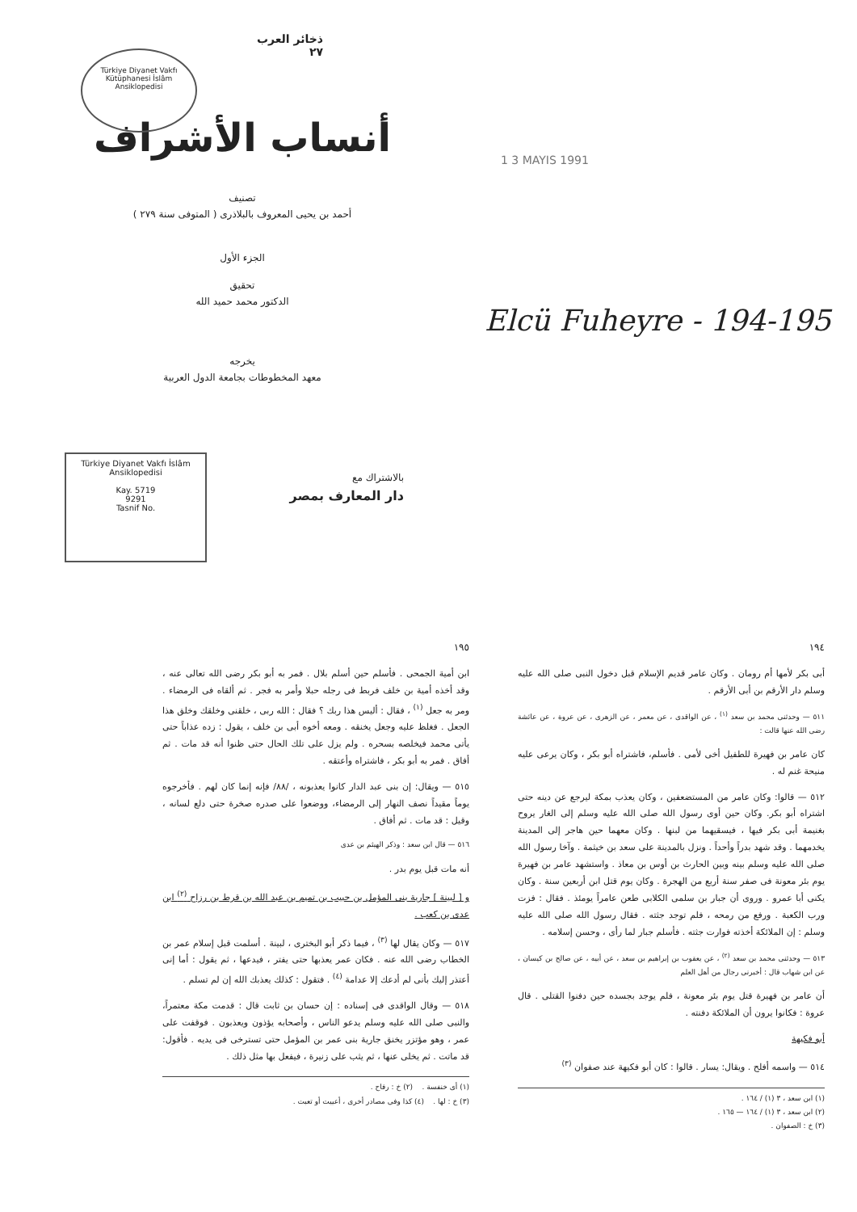ذخائر العرب
٢٧
Türkiye Diyanet Vakfı Kütüphanesi İslâm Ansiklopedisi
أنساب الأشراف
تصنيف
أحمد بن يحيى المعروف بالبلاذرى ( المتوفى سنة ٢٧٩ )
الجزء الأول
تحقيق
الدكتور محمد حميد الله
يخرجه
معهد المخطوطات بجامعة الدول العربية
Türkiye Diyanet Vakfı İslâm Ansiklopedisi
Kay. 5719
9291
Tasnif No.
بالاشتراك مع
دار المعارف بمصر
1 3 MAYIS 1991
Elcü Fuheyre - 194-195
١٩٤
أبى بكر لأمها أم رومان . وكان عامر قديم الإسلام قبل دخول النبى صلى الله عليه وسلم دار الأرقم بن أبى الأرقم .
٥١١ — وحدثنى محمد بن سعد <sup>(١)</sup> ، عن الواقدى ، عن معمر ، عن الزهرى ، عن عروة ، عن عائشة رضى الله عنها قالت :
كان عامر بن فهيرة للطفيل أخى لأمى . فأسلم، فاشتراه أبو بكر ، وكان يرعى عليه منيحة غنم له .
٥١٢ — قالوا: وكان عامر من المستضعفين ، وكان يعذب بمكة ليرجع عن دينه حتى اشتراه أبو بكر. وكان حين أوى رسول الله صلى الله عليه وسلم إلى الغار يروح بغنيمة أبى بكر فيها ، فيسقيهما من لبنها . وكان معهما حين هاجر إلى المدينة يخدمهما . وقد شهد بدراً وأحداً . ونزل بالمدينة على سعد بن خيثمة . وآخا رسول الله صلى الله عليه وسلم بينه وبين الحارث بن أوس بن معاذ . واستشهد عامر بن فهيرة يوم بئر معونة فى صفر سنة أربع من الهجرة . وكان يوم قتل ابن أربعين سنة . وكان يكنى أبا عمرو . وروى أن جبار بن سلمى الكلابى طعن عامراً يومئذ . فقال : فزت ورب الكعبة . ورفع من رمحه ، فلم توجد جثته . فقال رسول الله صلى الله عليه وسلم : إن الملائكة أخذته فوارت جثته . فأسلم جبار لما رأى ، وحسن إسلامه .
٥١٣ — وحدثنى محمد بن سعد <sup>(٢)</sup> ، عن يعقوب بن إبراهيم بن سعد ، عن أبيه ، عن صالح بن كيسان ، عن ابن شهاب قال : أخبرنى رجال من أهل العلم
أن عامر بن فهيرة قتل يوم بئر معونة ، فلم يوجد بجسده حين دفنوا القتلى . قال عروة : فكانوا يرون أن الملائكة دفنته .
أبو فكيهة
٥١٤ — واسمه أفلح . ويقال: يسار . قالوا : كان أبو فكيهة عند صفوان <sup>(٣)</sup>
(١) ابن سعد ، ٣ (١) / ١٦٤ .
(٢) ابن سعد ، ٣ (١) / ١٦٤ — ١٦٥ .
(٣) خ : الصفوان .
١٩٥
ابن أمية الجمحى . فأسلم حين أسلم بلال . فمر به أبو بكر رضى الله تعالى عنه ، وقد أخذه أمية بن خلف فربط فى رجله حبلا وأمر به فجر . ثم ألقاه فى الرمضاء . ومر به جعل <sup>(١)</sup> ، فقال : أليس هذا ربك ؟ فقال : الله ربى ، خلقنى وخلقك وخلق هذا الجعل . فغلظ عليه وجعل يخنقه . ومعه أخوه أبى بن خلف ، يقول : زده عذاباً حتى يأتى محمد فيخلصه بسحره . ولم يزل على تلك الحال حتى ظنوا أنه قد مات . ثم أفاق . فمر به أبو بكر ، فاشتراه وأعتقه .
٥١٥ — ويقال: إن بنى عبد الدار كانوا يعذبونه ، /٨٨/ فإنه إنما كان لهم . فأخرجوه يوماً مقيداً نصف النهار إلى الرمضاء، ووضعوا على صدره صخرة حتى دلع لسانه ، وقيل : قد مات . ثم أفاق .
٥١٦ — قال ابن سعد : وذكر الهيثم بن عدى
أنه مات قبل يوم بدر .
و [ لبينة ] جارية بنى المؤمل بن حبيب بن تميم بن عبد الله بن قرط بن رزاح <sup>(٢)</sup> ابن عدى بن كعب .
٥١٧ — وكان يقال لها <sup>(٣)</sup> ، فيما ذكر أبو البخترى ، لبينة . أسلمت قبل إسلام عمر بن الخطاب رضى الله عنه . فكان عمر يعذبها حتى يفتر ، فيدعها ، ثم يقول : أما إنى أعتذر إليك بأنى لم أدعك إلا عدامة <sup>(٤)</sup> . فتقول : كذلك يعذبك الله إن لم تسلم .
٥١٨ — وقال الواقدى فى إسناده : إن حسان بن ثابت قال : قدمت مكة معتمراً، والنبى صلى الله عليه وسلم يدعو الناس ، وأصحابه يؤذون ويعذبون . فوقفت على عمر ، وهو مؤتزر يخنق جارية بنى عمر بن المؤمل حتى تسترخى فى يديه . فأقول: قد ماتت . ثم يخلى عنها ، ثم يثب على زنيرة ، فيفعل بها مثل ذلك .
(١) أى خنفسة . (٢) خ : رفاح .
(٣) خ : لها . (٤) كذا وفى مصادر أخرى ، أعييت أو تعبت .